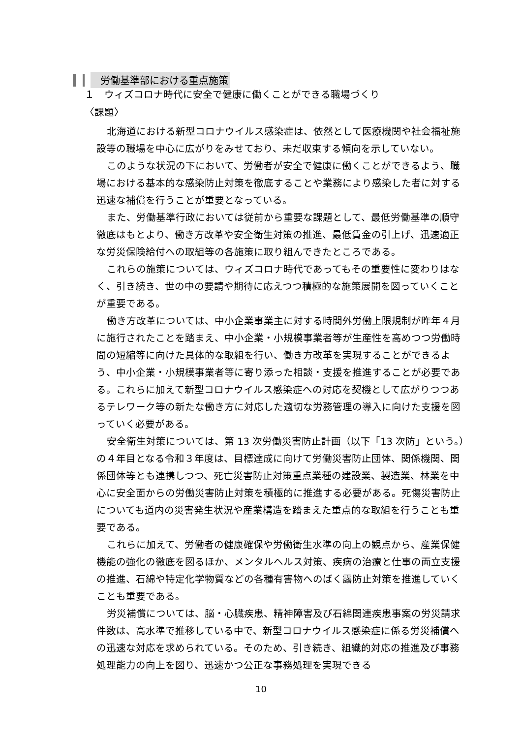労働基準部における重点施策
１　ウィズコロナ時代に安全で健康に働くことができる職場づくり
〈課題〉
北海道における新型コロナウイルス感染症は、依然として医療機関や社会福祉施設等の職場を中心に広がりをみせており、未だ収束する傾向を示していない。
このような状況の下において、労働者が安全で健康に働くことができるよう、職場における基本的な感染防止対策を徹底することや業務により感染した者に対する迅速な補償を行うことが重要となっている。
また、労働基準行政においては従前から重要な課題として、最低労働基準の順守徹底はもとより、働き方改革や安全衛生対策の推進、最低賃金の引上げ、迅速適正な労災保険給付への取組等の各施策に取り組んできたところである。
これらの施策については、ウィズコロナ時代であってもその重要性に変わりはなく、引き続き、世の中の要請や期待に応えつつ積極的な施策展開を図っていくことが重要である。
働き方改革については、中小企業事業主に対する時間外労働上限規制が昨年４月に施行されたことを踏まえ、中小企業・小規模事業者等が生産性を高めつつ労働時間の短縮等に向けた具体的な取組を行い、働き方改革を実現することができるよう、中小企業・小規模事業者等に寄り添った相談・支援を推進することが必要である。これらに加えて新型コロナウイルス感染症への対応を契機として広がりつつあるテレワーク等の新たな働き方に対応した適切な労務管理の導入に向けた支援を図っていく必要がある。
安全衛生対策については、第 13 次労働災害防止計画（以下「13 次防」という。）の４年目となる令和３年度は、目標達成に向けて労働災害防止団体、関係機関、関係団体等とも連携しつつ、死亡災害防止対策重点業種の建設業、製造業、林業を中心に安全面からの労働災害防止対策を積極的に推進する必要がある。死傷災害防止についても道内の災害発生状況や産業構造を踏まえた重点的な取組を行うことも重要である。
これらに加えて、労働者の健康確保や労働衛生水準の向上の観点から、産業保健機能の強化の徹底を図るほか、メンタルヘルス対策、疾病の治療と仕事の両立支援の推進、石綿や特定化学物質などの各種有害物へのばく露防止対策を推進していくことも重要である。
労災補償については、脳・心臓疾患、精神障害及び石綿関連疾患事案の労災請求件数は、高水準で推移している中で、新型コロナウイルス感染症に係る労災補償への迅速な対応を求められている。そのため、引き続き、組織的対応の推進及び事務処理能力の向上を図り、迅速かつ公正な事務処理を実現できる
10